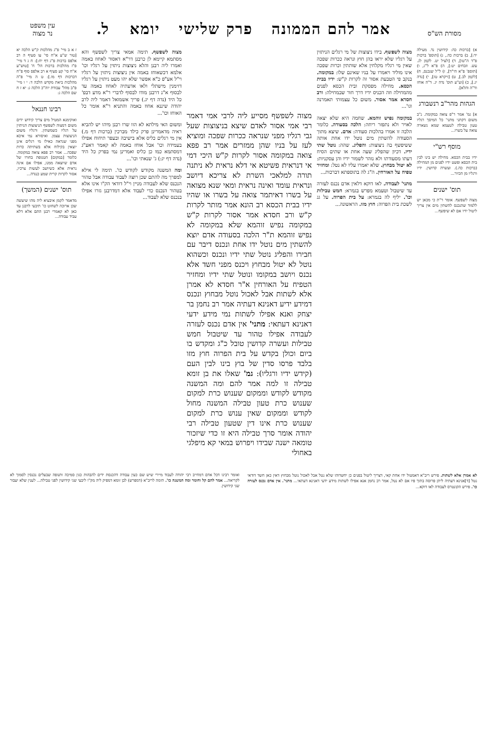מסורת הש"ס
אמר להם הממונה פרק שלישי יומא
ל.
עין משפט
נר מצוה
א) [ברכות כה: קידושין נד. מעילה יד:], ב) ברכות כה., ג) [תוספ' ברכות פ"ד ה"טו], ד) [לעיל יט. לקמן לג. עש. וזבחים יט:], ה) פ"א ל"ג, ו) [תוספ' פ"א הי"ד], ז) ל"ל שנכנס, ח) [לקמן לב.], ט) [ויקרא טז], י) [נדה יג.], כ) [וע"ע תוס' נדה יג. ד"ה אוחז וד"ה והלא].
הגהות מהר"ב רנשבורג
א] גמ' אמר ר"פ צואה במקומה. נ"ב משום דקתני מתני' כל המיסך רגליו טעון טבילה לטעמא שמא נשארה צואה על בשרו...
מוסף רש"י
ידיו בבית הכסא. מחילה יש בינו לבין בית הכסא ופשט ידיו לפנים מן המחילה (ברכות כה.). ועשרה קדושין. ידיו ורגליו מן הכיור...
תוס' ישנים
מצוה לשפשף. אומר ר"ת כי מכאן יש ללמוד שהנכנס להשתין מים אין צריך ליטול ידיו אם לא שיפשף...
מצוה לשפשף. בידו ניצוצות של מי רגלים הניתזין על רגליו שלא יראו בהן חוץ ונראה ככרות שפכה שאין מי רגליו מקלחין אלא שותתין וכרות שפכה אינו מוליד ויאמרו על בניו שאינם שלו: במקומה. בנקב פי הטבעת אסור זה לקרות ק"ש: ידיו בבית הכסא. מחילה מפסקת ובית הכסא לפנים מהמחילה וזה הכניס ידיו דרך חור שבמחילה: ורב חסדא אמר אסור. משום כל עצמותי תאמרנה וגו'...
במקומה נפיש זוהמא. שחמה היא שלא יצאה לאויר ולא נתפזר ריחה: הלכה בסעודה. כלומר הלכה זו אמרו בהלכות סעודה: אדם. שיצא מתוך הסעודה להשתין מים נוטל ידו אחת אותה ששיפשף בה ניצוצות: והפליג. שהה: נוטל שתי ידיו. דכיון שהפליג שעה אחת או שתים הסיח דעתו מסעודתו ולא נזהר לשמור ידיו והן עסקניות: לא יטול מבחוץ. שלא יאמרו עליו לא נטל: ומחזיר טפיח על האורחין. ה"ג לה בתוספתא דברכות...
מתני' לעבודה. לאו דוקא דלאין אדם נכנס לעזרה עד שיטבול וטעמא מפרש בגמרא: חמש טבילות וכו'. יליף לה בגמרא: על בית הפרוה. על גג לשכת בית הפרוה: חוץ מזו. הראשונה...
מצוה לשפשף מסייע ליה לרבי אמי דאמר רבי אמי אסור לאדם שיצא בניצוצות שעל גבי רגליו מפני שנראה ככרות שפכה ומוציא לעז על בניו שהן ממזרים אמר רב פפא צואה במקומה אסור לקרות ק"ש היכי דמי אי דנראית פשיטא אי דלא נראית לא ניתנה תורה למלאכי השרת לא צריכא דיושב ונראית עומד ואינה נראית ומאי שנא מצואה על בשרו דאיתמר צואה על בשרו או שהיו ידיו בבית הכסא רב הונא אמר מותר לקרות ק"ש ורב חסדא אמר אסור לקרות ק"ש במקומה נפיש זוהמא שלא במקומה לא נפיש זוהמא ת"ר הלכה בסעודה אדם יוצא להשתין מים נוטל ידו אחת ונכנס דיבר עם חבירו והפליג נוטל שתי ידיו ונכנס וכשהוא נוטל לא יטול מבחוץ ויכנס מפני חשד אלא נכנס ויושב במקומו ונוטל שתי ידיו ומחזיר הטפיח על האורחין א"ר חסדא לא אמרן אלא לשתות אבל לאכול נוטל מבחוץ ונכנס דמידע ידיע דאנינא דעתיה אמר רב נחמן בר יצחק ואנא אפילו לשתות נמי מידע ידעי דאנינא דעתאי: מתני' אין אדם נכנס לעזרה לעבודה אפילו טהור עד שיטבול חמש טבילות ועשרה קדושין טובל כ"ג ומקדש בו ביום וכולן בקדש על בית הפרוה חוץ מזו בלבד פרסו סדין של בוץ בינו לבין העם (קידש ידיו ורגליו): גמ' שאלו את בן זומא טבילה זו למה אמר להם ומה המשנה מקודש לקודש וממקום שענוש כרת למקום שענוש כרת טעון טבילה המשנה מחול לקודש וממקום שאין ענוש כרת למקום שענוש כרת אינו דין שטעון טבילה רבי יהודה אומר סרך טבילה היא זו כדי שיזכור טומאה ישנה שבידו ויפרוש במאי קא מיפלגי באחולי
מצוה לשפשף. תימה אמאי צריך לשפשף והא מסתמא קיימא לן כרבנן דר"א דאסור לאחוז באמה ואמרו ליה רבנן והלא ניצוצות ניתזין על רגליו וכו' אלמא דכשאוחז באמה אין ניצוצות ניתזין על רגליו וי"ל אע"פ כ"א אפשר שלא יהו מעט ניתזין על רגליו דזימנין מישתלי ולאו אדעתיה לאחוז באמה עד לבסוף א"נ דרבנן מודו לבסוף לדברי ר"א מדע דבפ' כל היד (נדה דף יג.) פריך אשמואל דאמר ליה לרב יהודה שיננא אחוז באמה והתניא ר"א אומר כל האוחז וכו'...
ומשום האי מילתא לא הוו שרו רבנן מיהו יש להביא ראיה מדאמרינן פרק כילד מברכין (ברכות דף מ.) אין מי רגלים כליס אלא בישיבה ובעפר תיחוח אפילו בעמידה וכו' אבל אוחז באמה לא קאמר דאע"ג דמסתמא כמו כן כליס ואמרינן נמי בפרק כל היד (נדה דף יג:) ג' שנאתי וכו'...
ומה המשנה מקודש לקודש כו'. תימה לי אילא למפרך מה להתם שכן רוצה לעבוד עבודה אבל טהור הנכנס שלא לעבודה מניין וי"ל דודאי הק"ו אינו אלא בטהור הנכנס כדי לעבוד אלא דמדרבנן גזרו אפילו בנכנס שלא לעבוד...
ז א ב מיי' פ"ג מהלכות ק"ש הלכה יא [טור ש"ע א"ח סי' עו סעיף ה רב אלפס ברכות פ"ג דף יח:]: ח ג ד מיי' פ"ז מהלכות ברכות הל' ח' [טוש"ע א"ח סי' קע סעיף א רב אלפס סוף פ"ח דברכות דף מו.]: ט ה מיי' פ"ה מהלכות ביאת מקדש הלכה ד: י ו מיי' פ"ב מהל' עבודת יוה"כ הלכה ג: יא ז ח שם הלכה ג:
רבינו חננאל
ואוקימנא המטיל מים צריך קידוש ידים משום דמצוה לשפשף הניצוצות הניתזין על רגליו כשמשתין. ורגליו משום הניצוצות עצמן. ואיסורא נמי איכא מפני שנראה כאילו מי רגלים אינן יוצאין בקילוח אלא בשתיתה כרות שפכה... אמר רב פפא צואה במקומה. כלומר [במקום] הטנופת בחורו של אדם שיוצאה ממנו, אפילו אם אינה נראית אלא כשיושב לעשות צרכיו, אסור לקרות קרית שמע כנגדה...
תוס' ישנים (המשך)
מדאמר לקמן איבעיא ליה מהו שיעשה שכן ארוכה לשחוט כו' תיבעי לרבנן עד כאן לא קאמרי רבנן התם אלא דלא עביד עבודה...
לא אמרן אלא לשתות. פירש ריב"א דאמטול ידו אחת קאי, דצריך ליטול בפנים כן יחשדוהו שלא נטל אבל לאכול נוטל מבחוץ דאין כאן חשד דודאי נטל [ד]אנינא דעתיה ליתן פרוסה בתוך פיו אם לא נטל, אמר רב נחמן אנא אפילו לשתות מידע ידעי דאנינא דעתאי... מתני'. אין אדם נכנס לעזרה כו'. פירש הקונטרס לעבודה לאו דוקא...
ואומר רבינו דכל אדם דמחייב רבי יהודה לעבוד מיירי שיש שם כעין עבודה דהכנסת ידים להבהות כגון סמיכה ותנופה שבעלים נכנסין לסמוך לא לקריאה... אמר להם קל וחומר ומה המשנה כו'. תימה לריב"א (דמפרש) לבן זומא דמפיק ליה מק"ו ליבעי שני קידושין לפני טבילה... לענין שלא יעבור שני קידושין.